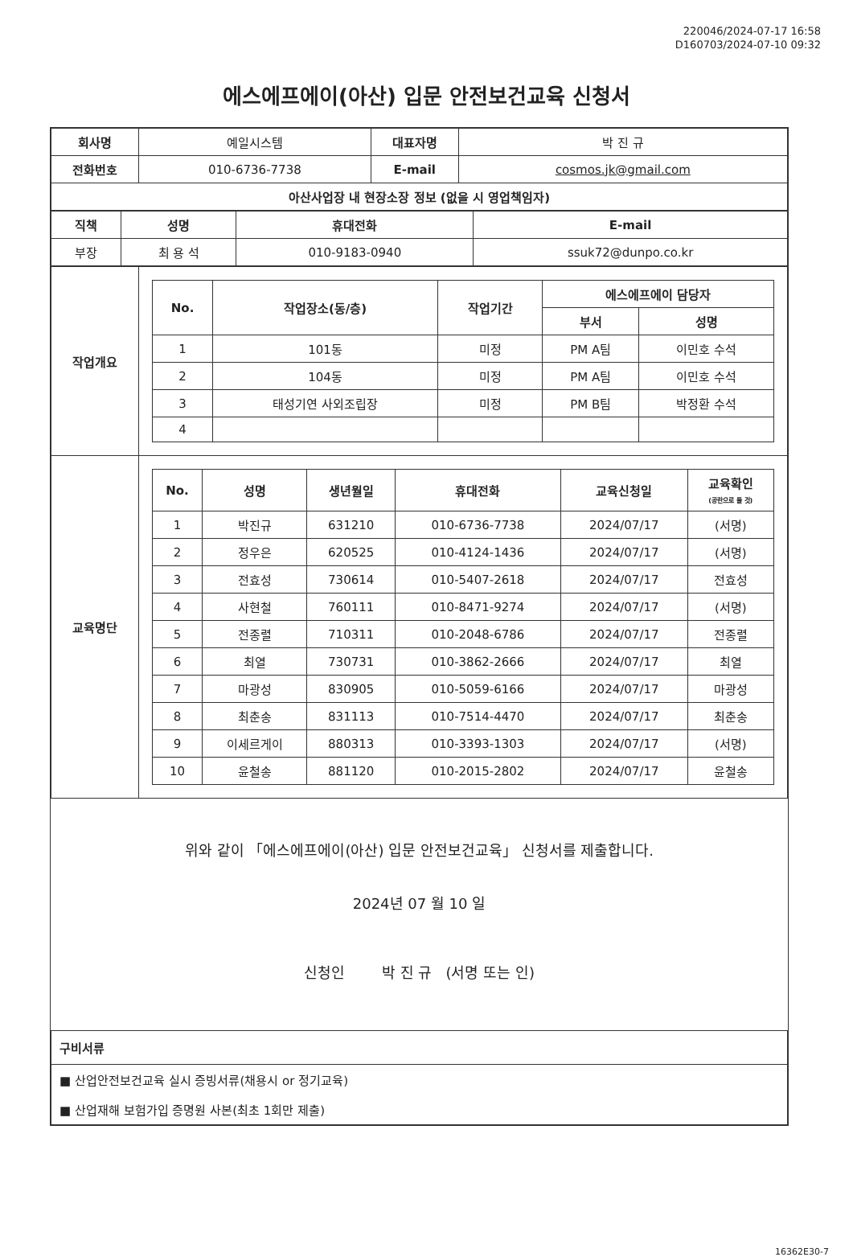220046/2024-07-17 16:58
D160703/2024-07-10 09:32
에스에프에이(아산) 입문 안전보건교육 신청서
| 회사명 | 예일시스템 | 대표자명 | 박 진 규 |
| 전화번호 | 010-6736-7738 | E-mail | cosmos.jk@gmail.com |
| 아산사업장 내 현장소장 정보 (없을 시 영업책임자) | | | |
| 직책 | 성명 | 휴대전화 | E-mail |
| --- | --- | --- | --- |
| 부장 | 최 용 석 | 010-9183-0940 | ssuk72@dunpo.co.kr |
| 작업개요 | / No. / 작업장소(동/층) / 작업기간 / 에스에프에이 담당자 / / / --- / --- / --- / --- / --- / / / / / 부서 / 성명 / / 1 / 101동 / 미정 / PM A팀 / 이민호 수석 / / 2 / 104동 / 미정 / PM A팀 / 이민호 수석 / / 3 / 태성기연 사외조립장 / 미정 / PM B팀 / 박정환 수석 / / 4 / / / / / |
| 교육명단 | / No. / 성명 / 생년월일 / 휴대전화 / 교육신청일 / 교육확인 (공란으로 둘 것) / / --- / --- / --- / --- / --- / --- / / 1 / 박진규 / 631210 / 010-6736-7738 / 2024/07/17 / (서명) / / 2 / 정우은 / 620525 / 010-4124-1436 / 2024/07/17 / (서명) / / 3 / 전효성 / 730614 / 010-5407-2618 / 2024/07/17 / 전효성 / / 4 / 사현철 / 760111 / 010-8471-9274 / 2024/07/17 / (서명) / / 5 / 전종렬 / 710311 / 010-2048-6786 / 2024/07/17 / 전종렬 / / 6 / 최열 / 730731 / 010-3862-2666 / 2024/07/17 / 최열 / / 7 / 마광성 / 830905 / 010-5059-6166 / 2024/07/17 / 마광성 / / 8 / 최춘송 / 831113 / 010-7514-4470 / 2024/07/17 / 최춘송 / / 9 / 이세르게이 / 880313 / 010-3393-1303 / 2024/07/17 / (서명) / / 10 / 윤철송 / 881120 / 010-2015-2802 / 2024/07/17 / 윤철송 / |
위와 같이 「에스에프에이(아산) 입문 안전보건교육」 신청서를 제출합니다.
2024년 07 월 10 일
신청인 박 진 규 (서명 또는 인)
| 구비서류 |
| --- |
| ■ 산업안전보건교육 실시 증빙서류(채용시 or 정기교육) |
| ■ 산업재해 보험가입 증명원 사본(최초 1회만 제출) |
16362E30-7